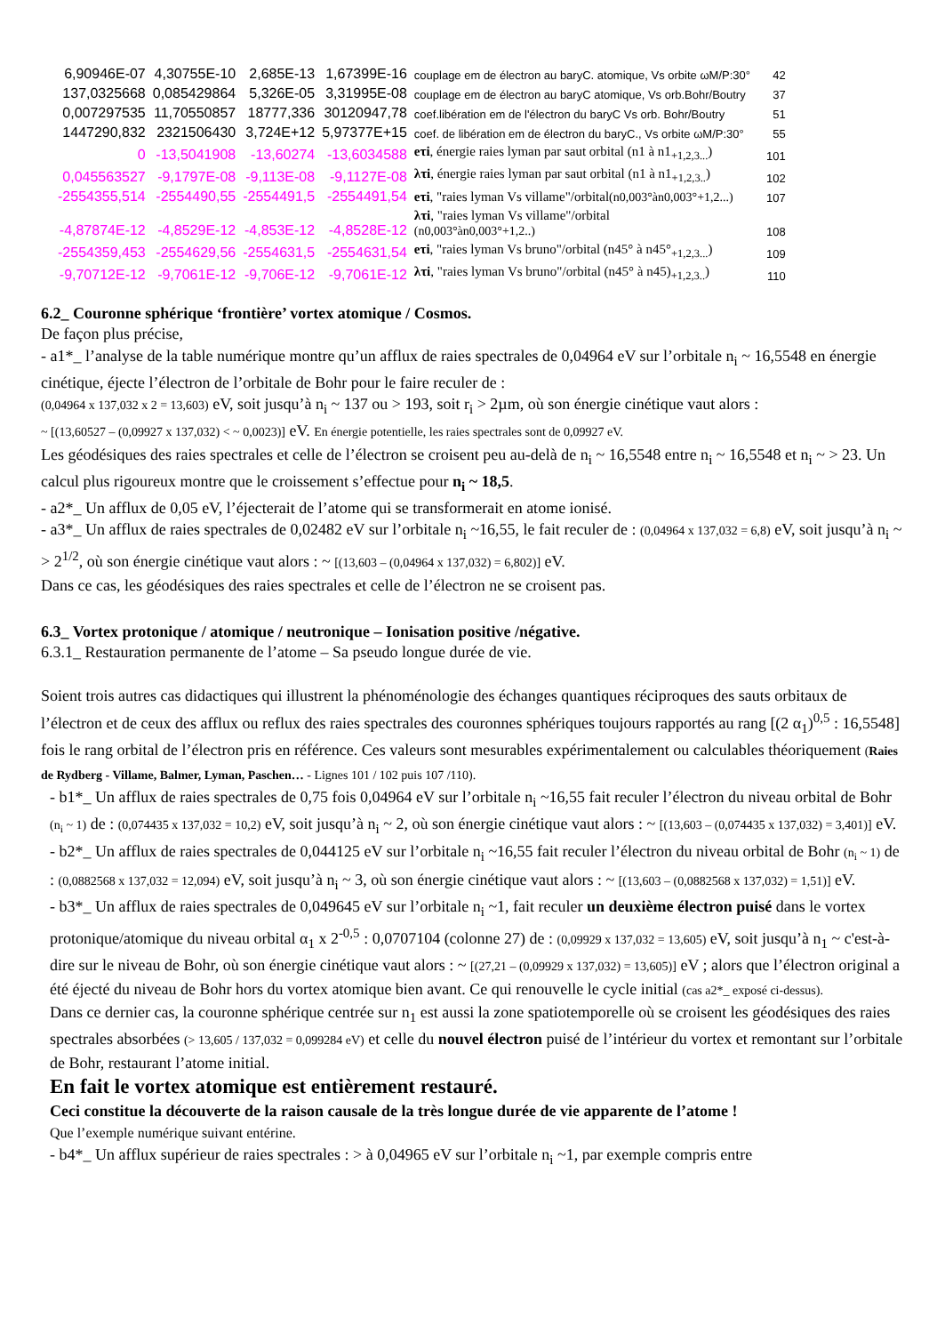| 6,90946E-07 | 4,30755E-10 | 2,685E-13 | 1,67399E-16 | couplage em de électron au baryC. atomique, Vs orbite ωM/P:30° | 42 |
| 137,0325668 | 0,085429864 | 5,326E-05 | 3,31995E-08 | couplage em de électron au baryC atomique, Vs orb.Bohr/Boutry | 37 |
| 0,007297535 | 11,70550857 | 18777,336 | 30120947,78 | coef.libération em de l'électron du baryC Vs orb. Bohr/Boutry | 51 |
| 1447290,832 | 2321506430 | 3,724E+12 | 5,97377E+15 | coef. de libération em de électron du baryC., Vs orbite ωM/P:30° | 55 |
| 0 | -13,5041908 | -13,60274 | -13,6034588 | eτi , énergie raies lyman par saut orbital (n1 à n1<sub>+1,2,3...</sub>) | 101 |
| 0,045563527 | -9,1797E-08 | -9,113E-08 | -9,1127E-08 | λτi , énergie raies lyman par saut orbital (n1 à n1<sub>+1,2,3..</sub>) | 102 |
| -2554355,514 | -2554490,55 | -2554491,5 | -2554491,54 | eτi , "raies lyman Vs villame"/orbital (n0,003°àn0,003°+1,2...) | 107 |
| -4,87874E-12 | -4,8529E-12 | -4,853E-12 | -4,8528E-12 | λτi , "raies lyman Vs villame"/orbital (n0,003°àn0,003°+1,2..) | 108 |
| -2554359,453 | -2554629,56 | -2554631,5 | -2554631,54 | eτi , "raies lyman Vs bruno"/orbital (n45° à n45°<sub>+1,2,3...</sub>) | 109 |
| -9,70712E-12 | -9,7061E-12 | -9,706E-12 | -9,7061E-12 | λτi , "raies lyman Vs bruno"/orbital (n45° à n45)<sub>+1,2,3..</sub>) | 110 |
6.2_ Couronne sphérique ‘frontière’ vortex atomique / Cosmos.
De façon plus précise,
- a1*_ l’analyse de la table numérique montre qu’un afflux de raies spectrales de 0,04964 eV sur l’orbitale n<sub>i</sub> ~ 16,5548 en énergie cinétique, éjecte l’électron de l’orbitale de Bohr pour le faire reculer de :
(0,04964 x 137,032 x 2 = 13,603) eV, soit jusqu’à n<sub>i</sub> ~ 137 ou > 193, soit r<sub>i</sub> > 2µm, où son énergie cinétique vaut alors :
~ [(13,60527 – (0,09927 x 137,032) < ~ 0,0023)] eV. En énergie potentielle, les raies spectrales sont de 0,09927 eV.
Les géodésiques des raies spectrales et celle de l’électron se croisent peu au-delà de n<sub>i</sub> ~ 16,5548 entre n<sub>i</sub> ~ 16,5548 et n<sub>i</sub> ~ > 23. Un calcul plus rigoureux montre que le croissement s’effectue pour n<sub>i</sub> ~ 18,5.
- a2*_ Un afflux de 0,05 eV, l’éjecterait de l’atome qui se transformerait en atome ionisé.
- a3*_ Un afflux de raies spectrales de 0,02482 eV sur l’orbitale n<sub>i</sub> ~16,55, le fait reculer de : (0,04964 x 137,032 = 6,8) eV, soit jusqu’à n<sub>i</sub> ~ > 2<sup>1/2</sup>, où son énergie cinétique vaut alors : ~ [(13,603 – (0,04964 x 137,032) = 6,802)] eV.
Dans ce cas, les géodésiques des raies spectrales et celle de l’électron ne se croisent pas.
6.3_ Vortex protonique / atomique / neutronique – Ionisation positive /négative.
6.3.1_ Restauration permanente de l’atome – Sa pseudo longue durée de vie.
Soient trois autres cas didactiques qui illustrent la phénoménologie des échanges quantiques réciproques des sauts orbitaux de l’électron et de ceux des afflux ou reflux des raies spectrales des couronnes sphériques toujours rapportés au rang [(2 α<sub>1</sub>)<sup>0,5</sup> : 16,5548] fois le rang orbital de l’électron pris en référence. Ces valeurs sont mesurables expérimentalement ou calculables théoriquement (Raies de Rydberg - Villame, Balmer, Lyman, Paschen… - Lignes 101 / 102 puis 107 /110).
- b1*_ Un afflux de raies spectrales de 0,75 fois 0,04964 eV sur l’orbitale n<sub>i</sub> ~16,55 fait reculer l’électron du niveau orbital de Bohr (n<sub>i</sub> ~ 1) de : (0,074435 x 137,032 = 10,2) eV, soit jusqu’à n<sub>i</sub> ~ 2, où son énergie cinétique vaut alors : ~ [(13,603 – (0,074435 x 137,032) = 3,401)] eV.
- b2*_ Un afflux de raies spectrales de 0,044125 eV sur l’orbitale n<sub>i</sub> ~16,55 fait reculer l’électron du niveau orbital de Bohr (n<sub>i</sub> ~ 1) de : (0,0882568 x 137,032 = 12,094) eV, soit jusqu’à n<sub>i</sub> ~ 3, où son énergie cinétique vaut alors : ~ [(13,603 – (0,0882568 x 137,032) = 1,51)] eV.
- b3*_ Un afflux de raies spectrales de 0,049645 eV sur l’orbitale n<sub>i</sub> ~1, fait reculer un deuxième électron puisé dans le vortex protonique/atomique du niveau orbital α<sub>1</sub> x 2<sup>-0,5</sup> : 0,0707104 (colonne 27) de : (0,09929 x 137,032 = 13,605) eV, soit jusqu’à n<sub>1</sub> ~ c'est-à-dire sur le niveau de Bohr, où son énergie cinétique vaut alors : ~ [(27,21 – (0,09929 x 137,032) = 13,605)] eV ; alors que l’électron original a été éjecté du niveau de Bohr hors du vortex atomique bien avant. Ce qui renouvelle le cycle initial (cas a2*_ exposé ci-dessus).
Dans ce dernier cas, la couronne sphérique centrée sur n<sub>1</sub> est aussi la zone spatiotemporelle où se croisent les géodésiques des raies spectrales absorbées (> 13,605 / 137,032 = 0,099284 eV) et celle du nouvel électron puisé de l’intérieur du vortex et remontant sur l’orbitale de Bohr, restaurant l’atome initial.
En fait le vortex atomique est entièrement restauré.
Ceci constitue la découverte de la raison causale de la très longue durée de vie apparente de l’atome !
Que l’exemple numérique suivant entérine.
- b4*_ Un afflux supérieur de raies spectrales : > à 0,04965 eV sur l’orbitale n<sub>i</sub> ~1, par exemple compris entre